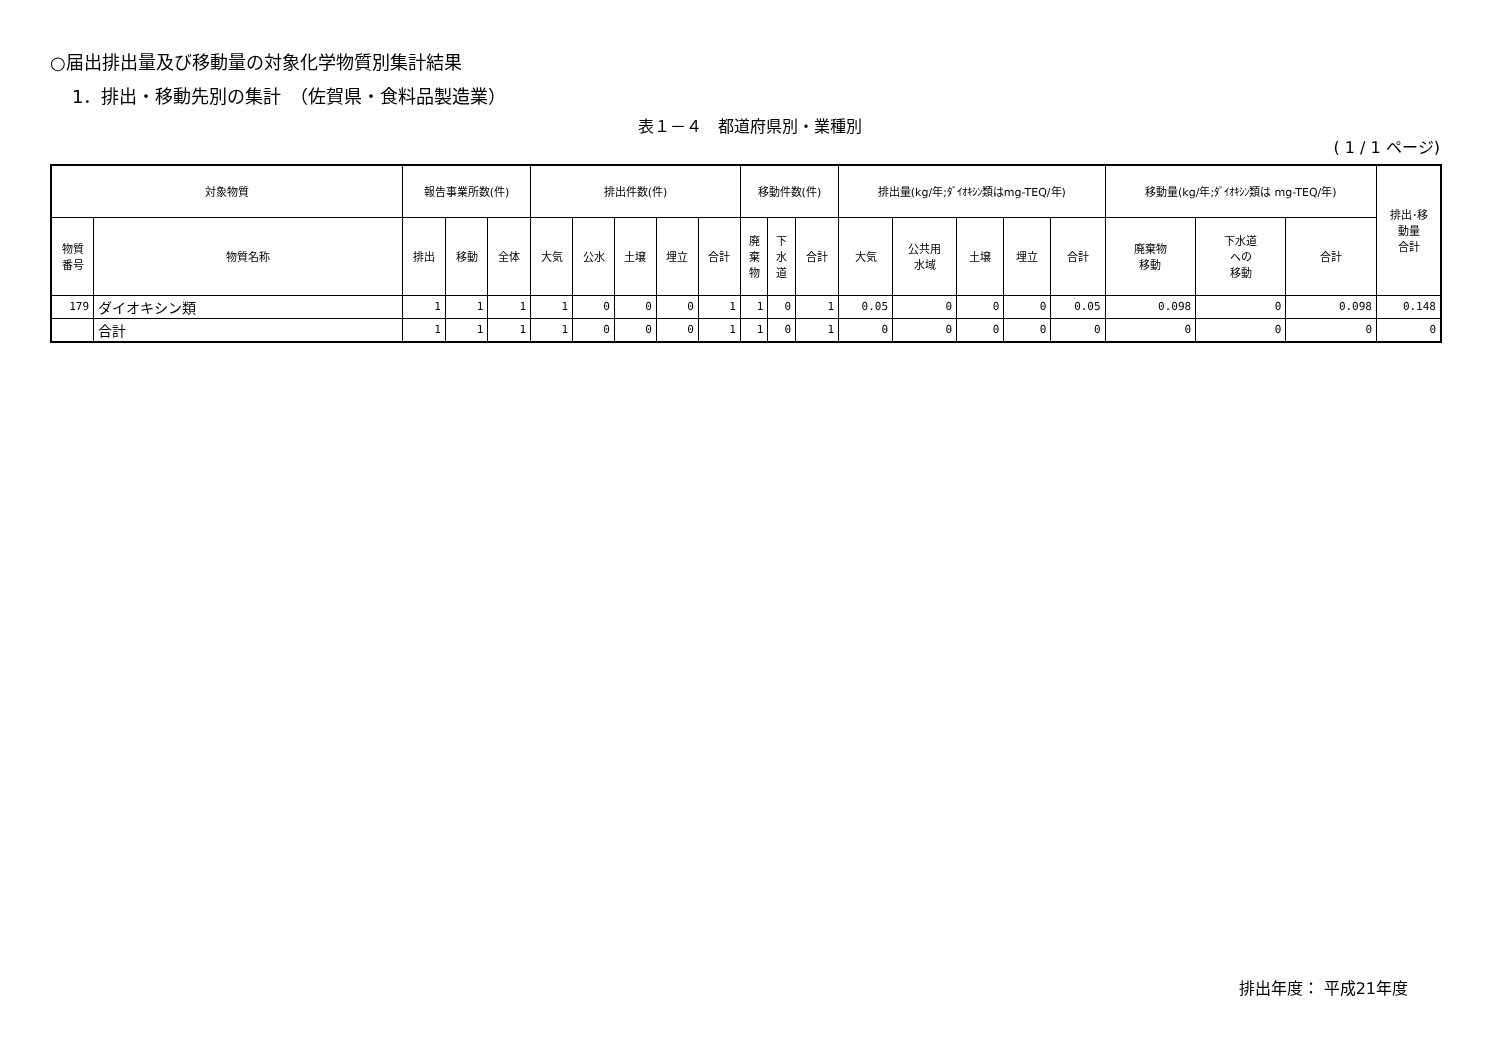○届出排出量及び移動量の対象化学物質別集計結果
1．排出・移動先別の集計　（佐賀県・食料品製造業）
表１－４　都道府県別・業種別
( 1 / 1 ページ)
| 対象物質 | | 報告事業所数(件) | | | 排出件数(件) | | | | | 移動件数(件) | | | 排出量(kg/年;ﾀﾞｲｵｷｼﾝ類はmg-TEQ/年) | | | | | 移動量(kg/年;ﾀﾞｲｵｷｼﾝ類は mg-TEQ/年) | | | 排出･移 動量 合計 |
| --- | --- | --- | --- | --- | --- | --- | --- | --- | --- | --- | --- | --- | --- | --- | --- | --- | --- | --- | --- | --- | --- |
| 物質 番号 | 物質名称 | 排出 | 移動 | 全体 | 大気 | 公水 | 土壌 | 埋立 | 合計 | 廃 棄 物 | 下 水 道 | 合計 | 大気 | 公共用 水域 | 土壌 | 埋立 | 合計 | 廃棄物 移動 | 下水道 への 移動 | 合計 | |
| 179 | ダイオキシン類 | 1 | 1 | 1 | 1 | 0 | 0 | 0 | 1 | 1 | 0 | 1 | 0.05 | 0 | 0 | 0 | 0.05 | 0.098 | 0 | 0.098 | 0.148 |
| | 合計 | 1 | 1 | 1 | 1 | 0 | 0 | 0 | 1 | 1 | 0 | 1 | 0 | 0 | 0 | 0 | 0 | 0 | 0 | 0 | 0 |
排出年度： 平成21年度